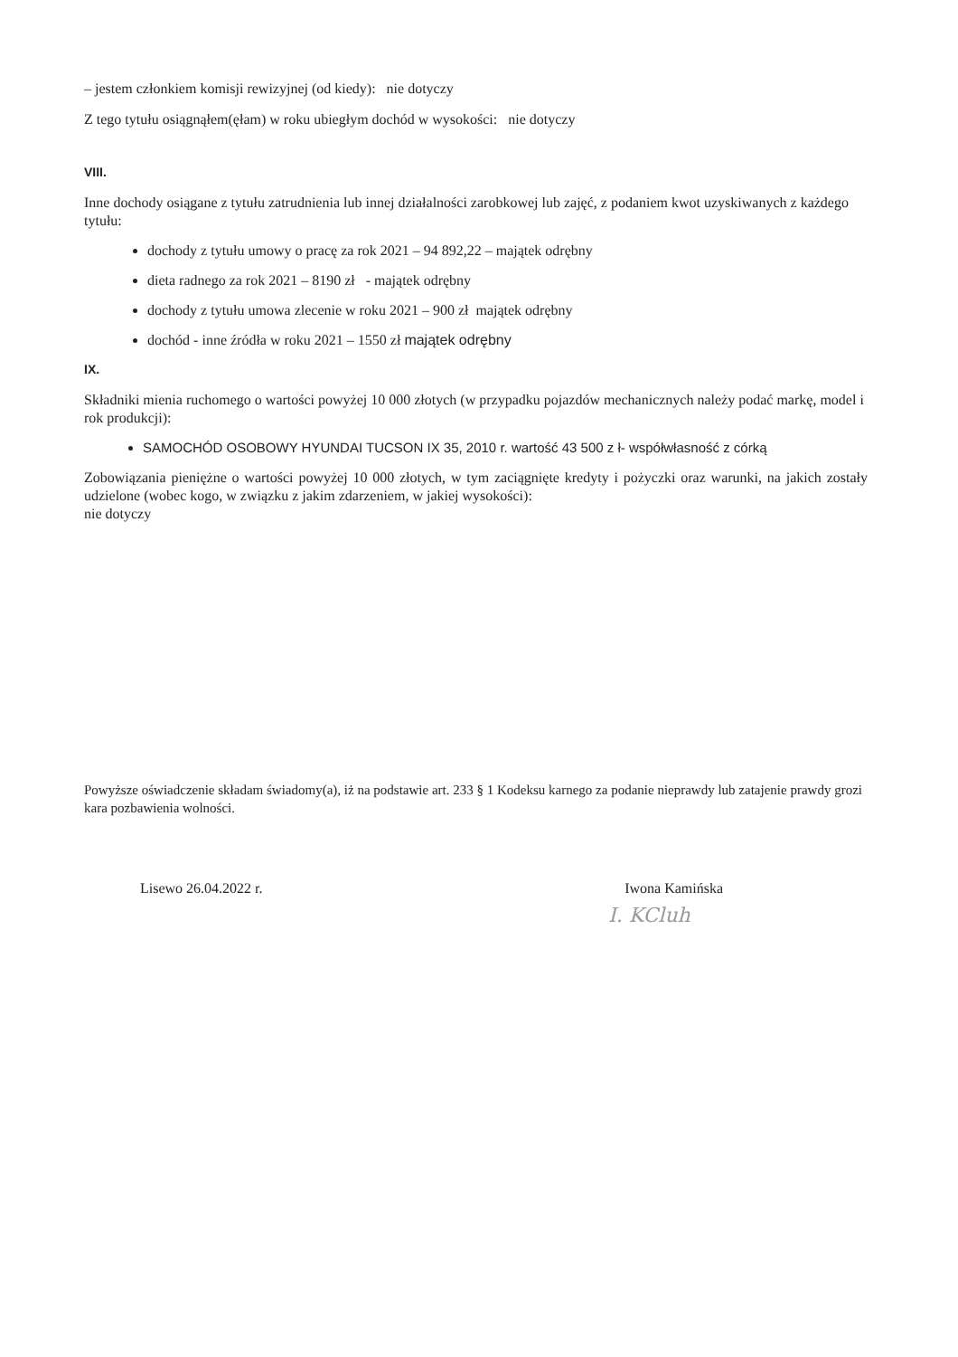– jestem członkiem komisji rewizyjnej (od kiedy): nie dotyczy
Z tego tytułu osiągnąłem(ęłam) w roku ubiegłym dochód w wysokości: nie dotyczy
VIII.
Inne dochody osiągane z tytułu zatrudnienia lub innej działalności zarobkowej lub zajęć, z podaniem kwot uzyskiwanych z każdego tytułu:
dochody z tytułu umowy o pracę za rok 2021 – 94 892,22 – majątek odrębny
dieta radnego za rok 2021 – 8190 zł - majątek odrębny
dochody z tytułu umowa zlecenie w roku 2021 – 900 zł majątek odrębny
dochód - inne źródła w roku 2021 – 1550 zł majątek odrębny
IX.
Składniki mienia ruchomego o wartości powyżej 10 000 złotych (w przypadku pojazdów mechanicznych należy podać markę, model i rok produkcji):
SAMOCHÓD OSOBOWY HYUNDAI TUCSON IX 35, 2010 r. wartość 43 500 z ł- współwłasność z córką
Zobowiązania pieniężne o wartości powyżej 10 000 złotych, w tym zaciągnięte kredyty i pożyczki oraz warunki, na jakich zostały udzielone (wobec kogo, w związku z jakim zdarzeniem, w jakiej wysokości):
nie dotyczy
Powyższe oświadczenie składam świadomy(a), iż na podstawie art. 233 § 1 Kodeksu karnego za podanie nieprawdy lub zatajenie prawdy grozi kara pozbawienia wolności.
Lisewo 26.04.2022 r. Iwona Kamińska
I. KCluh